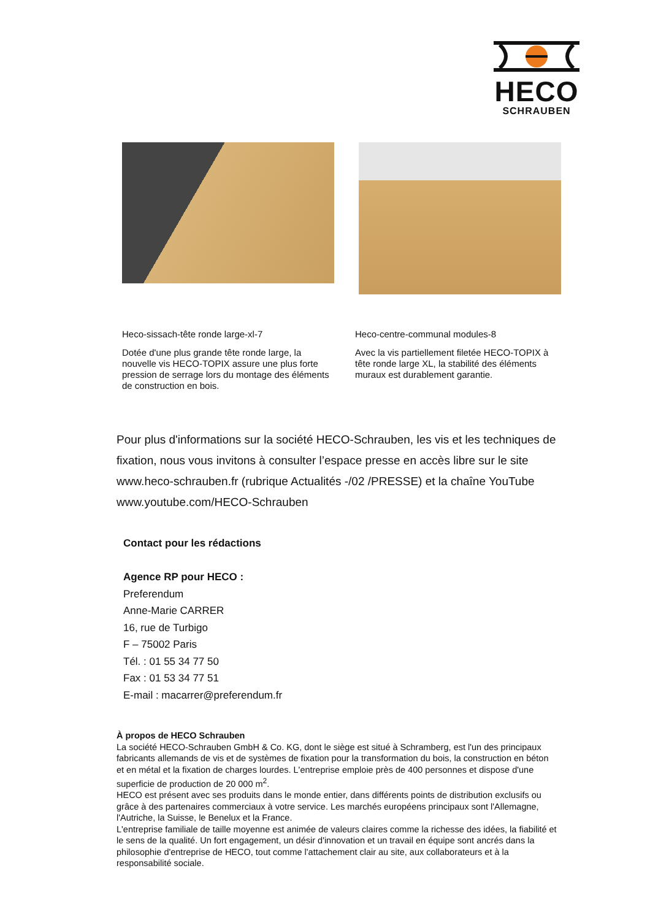HECO
SCHRAUBEN
Heco-sissach-tête ronde large-xl-7
Dotée d'une plus grande tête ronde large, la nouvelle vis HECO-TOPIX assure une plus forte pression de serrage lors du montage des éléments de construction en bois.
Heco-centre-communal modules-8
Avec la vis partiellement filetée HECO-TOPIX à tête ronde large XL, la stabilité des éléments muraux est durablement garantie.
Pour plus d'informations sur la société HECO-Schrauben, les vis et les techniques de fixation, nous vous invitons à consulter l’espace presse en accès libre sur le site www.heco-schrauben.fr (rubrique Actualités -/02 /PRESSE) et la chaîne YouTube www.youtube.com/HECO-Schrauben
Contact pour les rédactions
Agence RP pour HECO :
Preferendum
Anne-Marie CARRER
16, rue de Turbigo
F – 75002 Paris
Tél. : 01 55 34 77 50
Fax : 01 53 34 77 51
E-mail : macarrer@preferendum.fr
À propos de HECO Schrauben
La société HECO-Schrauben GmbH & Co. KG, dont le siège est situé à Schramberg, est l'un des principaux fabricants allemands de vis et de systèmes de fixation pour la transformation du bois, la construction en béton et en métal et la fixation de charges lourdes. L'entreprise emploie près de 400 personnes et dispose d'une superficie de production de 20 000 m<sup>2</sup>.
HECO est présent avec ses produits dans le monde entier, dans différents points de distribution exclusifs ou grâce à des partenaires commerciaux à votre service. Les marchés européens principaux sont l'Allemagne, l'Autriche, la Suisse, le Benelux et la France.
L'entreprise familiale de taille moyenne est animée de valeurs claires comme la richesse des idées, la fiabilité et le sens de la qualité. Un fort engagement, un désir d'innovation et un travail en équipe sont ancrés dans la philosophie d'entreprise de HECO, tout comme l'attachement clair au site, aux collaborateurs et à la responsabilité sociale.